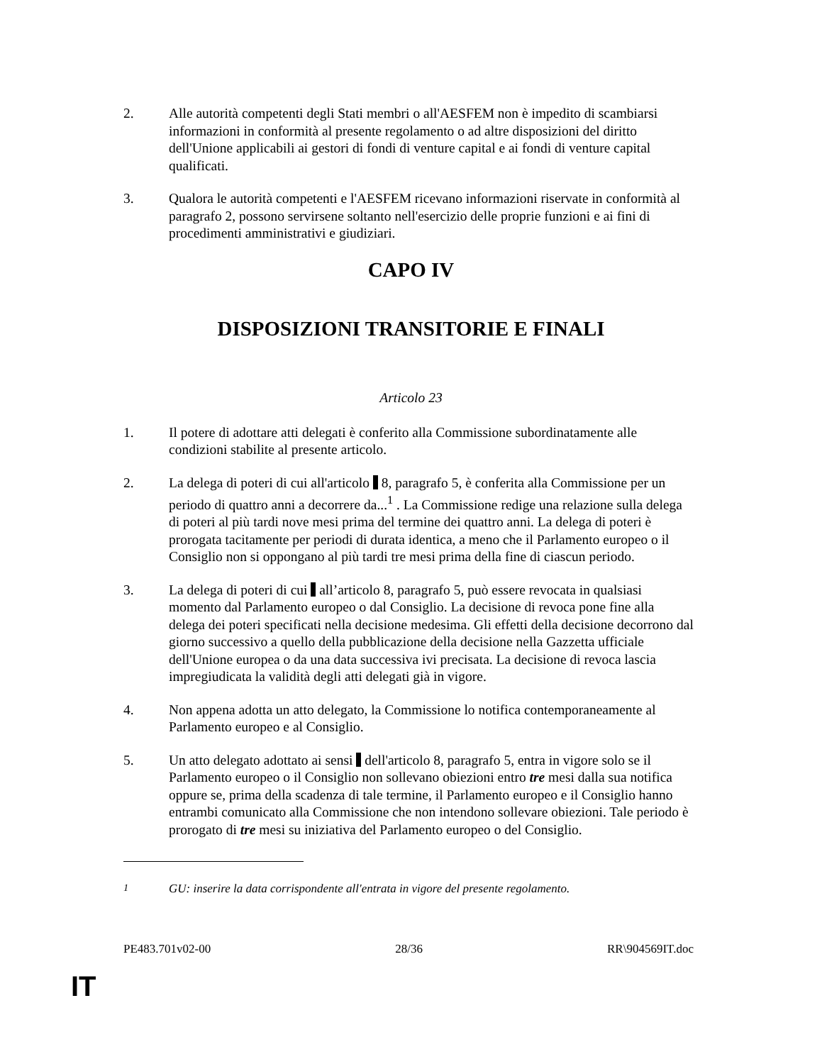2. Alle autorità competenti degli Stati membri o all'AESFEM non è impedito di scambiarsi informazioni in conformità al presente regolamento o ad altre disposizioni del diritto dell'Unione applicabili ai gestori di fondi di venture capital e ai fondi di venture capital qualificati.
3. Qualora le autorità competenti e l'AESFEM ricevano informazioni riservate in conformità al paragrafo 2, possono servirsene soltanto nell'esercizio delle proprie funzioni e ai fini di procedimenti amministrativi e giudiziari.
CAPO IV
DISPOSIZIONI TRANSITORIE E FINALI
Articolo 23
1. Il potere di adottare atti delegati è conferito alla Commissione subordinatamente alle condizioni stabilite al presente articolo.
2. La delega di poteri di cui all'articolo 8, paragrafo 5, è conferita alla Commissione per un periodo di quattro anni a decorrere da...<sup>1</sup> . La Commissione redige una relazione sulla delega di poteri al più tardi nove mesi prima del termine dei quattro anni. La delega di poteri è prorogata tacitamente per periodi di durata identica, a meno che il Parlamento europeo o il Consiglio non si oppongano al più tardi tre mesi prima della fine di ciascun periodo.
3. La delega di poteri di cui all’articolo 8, paragrafo 5, può essere revocata in qualsiasi momento dal Parlamento europeo o dal Consiglio. La decisione di revoca pone fine alla delega dei poteri specificati nella decisione medesima. Gli effetti della decisione decorrono dal giorno successivo a quello della pubblicazione della decisione nella Gazzetta ufficiale dell'Unione europea o da una data successiva ivi precisata. La decisione di revoca lascia impregiudicata la validità degli atti delegati già in vigore.
4. Non appena adotta un atto delegato, la Commissione lo notifica contemporaneamente al Parlamento europeo e al Consiglio.
5. Un atto delegato adottato ai sensi dell'articolo 8, paragrafo 5, entra in vigore solo se il Parlamento europeo o il Consiglio non sollevano obiezioni entro tre mesi dalla sua notifica oppure se, prima della scadenza di tale termine, il Parlamento europeo e il Consiglio hanno entrambi comunicato alla Commissione che non intendono sollevare obiezioni. Tale periodo è prorogato di tre mesi su iniziativa del Parlamento europeo o del Consiglio.
<sup>1</sup> GU: inserire la data corrispondente all'entrata in vigore del presente regolamento.
PE483.701v02-00 28/36 RR\904569IT.doc
IT